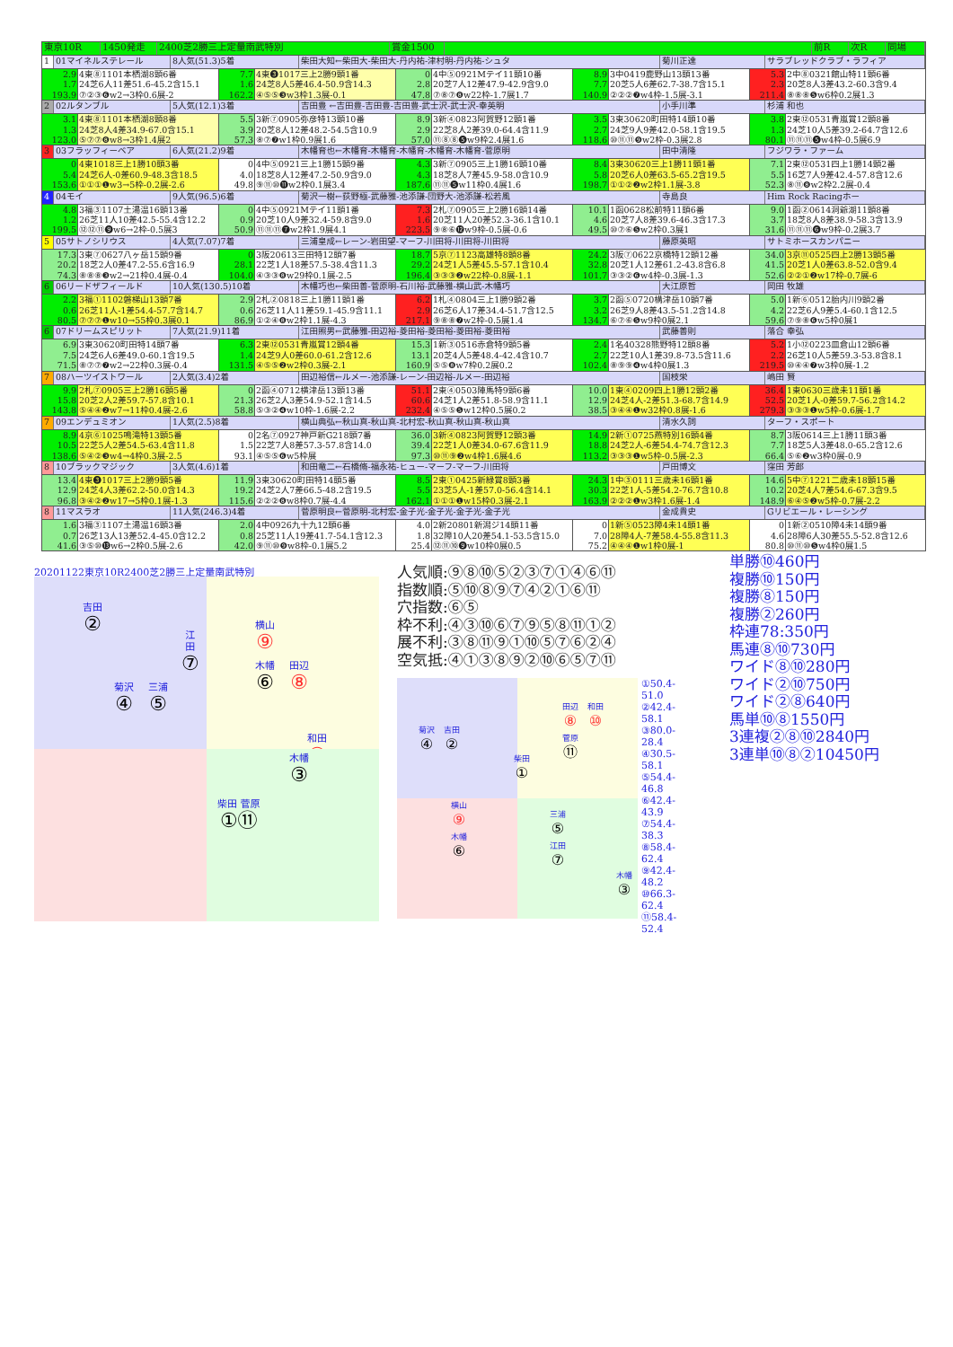| / 東京10R / 1450発走 / 2400芝2勝三上定量南武特別 / 賞金1500 / / 前R / 次R / 同場 / | | | | | | | | | |
| / 1 / 01マイネルステレール / 8人気(51.3)5着 / 柴田大知←柴田大-柴田大-丹内祐-津村明-丹内祐-シュタ / 菊川正達 / サラブレッドクラブ・ラフィア / | | | | | | | | | |
| 2.9 1.7 193.9 | 4東⑧1101本栖湖8頭6番 24芝6人11差51.6-45.2含15.1 ⑦②③❻w2→3枠0.6展-2 | 7.7 1.6 162.2 | 4東❸1017三上2勝9頭1番 24芝8人5差46.4-50.9含14.3 ④⑤⑤❸w3枠1.3展-0.1 | 0 2.8 47.8 | 4中⑤0921Mテイ11頭10番 20芝7人12差47.9-42.9含9.0 ⑦⑧⑦❽w22枠-1.7展1.7 | 8.9 7.7 140.9 | 3中0419鹿野山13頭13番 20芝5人6差62.7-38.7含15.1 ②②②❼w4枠-1.5展-3.1 | 5.3 2.3 211.4 | 2中⑧0321館山特11頭6番 20芝8人3差43.2-60.3含9.4 ⑧⑧⑧❺w6枠0.2展1.3 |
| / 2 / 02ルタンブル / 5人気(12.1)3着 / 吉田豊 ←吉田豊-吉田豊-吉田豊-武士沢-武士沢-幸英明 / 小手川準 / 杉浦 和也 / | | | | | | | | | |
| 3.1 1.3 123.0 | 4東⑧1101本栖湖8頭8番 24芝8人4差34.9-67.0含15.1 ⑤⑦⑦❽w8→3枠1.4展2 | 5.5 3.9 57.3 | 3新⑦0905弥彦特13頭10番 20芝8人12差48.2-54.5含10.9 ⑧⑦❼w1枠0.9展1.6 | 8.9 2.9 57.0 | 3新④0823阿賀野12頭1番 22芝8人2差39.0-64.4含11.9 ⑪⑧⑧❺w9枠2.4展1.6 | 3.5 2.7 118.6 | 3東30620町田特14頭10番 24芝9人9差42.0-58.1含19.5 ⑩⑪⑪❾w2枠-0.3展2.8 | 3.8 1.3 80.1 | 2東⑫0531青嵐賞12頭8番 24芝10人5差39.2-64.7含12.6 ⑪⑪⑪❺w4枠-0.5展6.9 |
| / 3 / 03フラッフィーベア / 6人気(21.2)9着 / 木幡育也←木幡育-木幡育-木幡育-木幡育-木幡育-菅原明 / 田中清隆 / フジワラ・ファーム / | | | | | | | | | |
| 0 5.4 153.6 | 4東1018三上1勝10頭3番 24芝6人-0差60.9-48.3含18.5 ①①①❶w3→5枠-0.2展-2.6 | 0 4.0 49.8 | 4中⑤0921三上1勝15頭9番 18芝8人12差47.2-50.9含9.0 ⑨⑪⑩⓫w2枠0.1展3.4 | 4.3 4.3 187.6 | 3新⑦0905三上1勝16頭10番 18芝8人7差45.9-58.0含10.9 ⑪⑪❺w11枠0.4展1.6 | 8.4 5.8 198.7 | 3東30620三上1勝11頭1番 20芝6人0差63.5-65.2含19.5 ①①②❷w2枠1.1展-3.8 | 7.1 5.5 52.3 | 2東⑫0531四上1勝14頭2番 16芝7人9差42.4-57.8含12.6 ⑧⑪❽w2枠2.2展-0.4 |
| / 4 / 04モイ / 9人気(96.5)6着 / 菊沢一樹←荻野極-武藤雅-池添謙-団野大-池添謙-松若風 / 寺島良 / Him Rock Racingホー / | | | | | | | | | |
| 4.8 1.2 199.5 | 3福③1107土湯温16頭13番 26芝11人10差42.5-55.4含12.2 ⑫⑫⑪❾w6→2枠-0.5展3 | 0 0.9 50.9 | 4中⑤0921Mテイ11頭1番 20芝10人9差32.4-59.8含9.0 ⑪⑪⑪❼w2枠1.9展4.1 | 7.3 1.6 223.5 | 2札⑦0905三上2勝16頭14番 20芝11人20差52.3-36.1含10.1 ⑨⑧⑥⓬w9枠-0.5展-0.6 | 10.1 4.6 49.5 | 1函0628松前特11頭6番 20芝7人8差39.6-46.3含17.3 ⑩⑦⑥❺w2枠0.3展1 | 9.0 3.7 31.6 | 1函②0614洞爺湖11頭8番 18芝8人8差38.9-58.3含13.9 ⑪⑪⑪❻w9枠-0.2展3.7 |
| / 5 / 05サトノシリウス / 4人気(7.07)7着 / 三浦皇成←レーン-岩田望-マーフ-川田将-川田将-川田将 / 藤原英昭 / サトミホースカンパニー / | | | | | | | | | |
| 17.3 20.2 74.3 | 3東⑦0627八ヶ岳15頭9番 18芝2人0差47.2-55.6含16.9 ⑧⑧⑧❸w2→21枠0.4展-0.4 | 0 28.1 104.0 | 3阪20613三田特12頭7番 22芝1人18差57.5-38.4含11.3 ④③③❽w29枠0.1展-2.5 | 18.7 29.2 196.4 | 5京⑦1123高雄特8頭8番 24芝1人5差45.5-57.1含10.4 ③③③❷w22枠-0.8展-1.1 | 24.2 32.8 101.7 | 3阪⑦0622京橋特12頭12番 20芝1人12差61.2-43.8含6.8 ③③②❻w4枠-0.3展-1.3 | 34.0 41.5 52.6 | 3京⑪0525四上2勝13頭5番 20芝1人0差63.8-52.0含9.4 ②②①❷w17枠-0.7展-6 |
| / 6 / 06リードザフィールド / 10人気(130.5)10着 / 木幡巧也←柴田善-菅原明-石川裕-武藤雅-横山武-木幡巧 / 大江原哲 / 岡田 牧雄 / | | | | | | | | | |
| 2.2 0.6 80.5 | 3福①1102磐梯山13頭7番 26芝11人-1差54.4-57.7含14.7 ⑦⑦⑦❶w10→55枠0.3展0.1 | 2.9 0.6 86.9 | 2札②0818三上1勝11頭1番 26芝11人11差59.1-45.9含11.1 ①②④❽w2枠1.1展-4.3 | 6.2 2.9 217.1 | 1札④0804三上1勝9頭2番 26芝6人17差34.4-51.7含12.5 ⑨⑧⑧❼w2枠-0.5展1.4 | 3.7 3.2 134.7 | 2函⑤0720構津岳10頭7番 26芝9人8差43.5-51.2含14.8 ⑥⑦⑥❺w9枠0展2.1 | 5.0 4.2 59.6 | 1新⑥0512胎内川9頭2番 22芝6人9差5.4-60.1含12.5 ⑦⑨⑧❻w5枠0展1 |
| / 6 / 07ドリームスピリット / 7人気(21.9)11着 / 江田照男←武藤雅-田辺裕-菱田裕-菱田裕-菱田裕-菱田裕 / 武藤善則 / 落合 幸弘 / | | | | | | | | | |
| 6.9 7.5 71.5 | 3東30620町田特14頭7番 24芝6人6差49.0-60.1含19.5 ⑧⑦⑦❼w2→22枠0.3展-0.4 | 6.3 1.4 131.5 | 2東⑫0531青嵐賞12頭4番 24芝9人0差60.0-61.2含12.6 ④⑤⑤❷w2枠0.3展-2.1 | 15.3 13.1 160.9 | 1新③0516赤倉特9頭5番 20芝4人5差48.4-42.4含10.7 ⑤⑤❽w7枠0.2展0.2 | 2.4 2.7 102.4 | 1名40328熊野特12頭8番 22芝10人1差39.8-73.5含11.6 ⑧⑨⑨❹w4枠0展1.3 | 5.2 2.2 219.5 | 1小⑫0223皿倉山12頭6番 26芝10人5差59.3-53.8含8.1 ⑩④④❼w3枠0展-1.2 |
| / 7 / 08ハーツイストワール / 2人気(3.4)2着 / 田辺裕信←ルメー-池添謙-レーン-田辺裕-ルメー-田辺裕 / 国枝栄 / 嶋田 賢 / | | | | | | | | | |
| 9.9 15.8 143.8 | 2札⑦0905三上2勝16頭5番 20芝2人2差59.7-57.8含10.1 ⑤④④❷w7→11枠0.4展-2.6 | 0 21.3 58.8 | 2函④0712横津岳13頭13番 26芝2人3差54.9-52.1含14.5 ⑤③②❹w10枠-1.6展-2.2 | 51.1 60.6 232.4 | 2東④0503陣馬特9頭6番 24芝1人2差51.8-58.9含11.1 ④⑤⑤❺w12枠0.5展0.2 | 10.0 12.9 38.5 | 1東④0209四上1勝12頭2番 24芝4人-2差51.3-68.7含14.9 ③④④❶w32枠0.8展-1.6 | 36.4 52.5 279.3 | 1東0630三歳未11頭1番 20芝1人-0差59.7-56.2含14.2 ③③③❶w5枠-0.6展-1.7 |
| / 7 / 09エンデュミオン / 1人気(2.5)8着 / 横山典弘←秋山真-秋山真-北村宏-秋山真-秋山真-秋山真 / 清水久詞 / ターフ・スポート / | | | | | | | | | |
| 8.9 10.5 138.6 | 4京⑥1025鳴滝特13頭5番 22芝5人2差54.5-63.4含11.8 ⑤④②❸w4→4枠0.3展-2.5 | 0 1.5 93.1 | 2名⑦0927神戸新G218頭7番 22芝7人8差57.3-57.8含14.0 ④⑤⑤❻w5枠展 | 36.0 39.4 97.3 | 3新④0823阿賀野12頭3番 22芝1人0差34.0-67.6含11.9 ⑩⑪⑨❷w4枠1.6展4.6 | 14.9 18.8 113.2 | 2新①0725燕特別16頭4番 24芝2人-6差54.4-74.7含12.3 ③③③❶w5枠-0.5展-2.3 | 8.7 7.7 66.4 | 3阪0614三上1勝11頭3番 18芝5人3差48.0-65.2含12.6 ⑤⑥❷w3枠0展-0.9 |
| / 8 / 10ブラックマジック / 3人気(4.6)1着 / 和田竜二←石橋脩-福永祐-ヒュー-マーフ-マーフ-川田将 / 戸田博文 / 窪田 芳郎 / | | | | | | | | | |
| 13.4 12.9 96.8 | 4東❸1017三上2勝9頭5番 24芝4人3差62.2-50.0含14.3 ③④②❷w17→5枠0.1展-1.3 | 11.9 19.2 115.6 | 3東30620町田特14頭5番 24芝2人7差66.5-48.2含19.5 ②②②❽w8枠0.7展-4.4 | 8.5 5.5 162.1 | 2東①0425新緑賞8頭3番 23芝5人-1差57.0-56.4含14.1 ①①①❶w15枠0.3展-2.1 | 24.3 30.3 163.9 | 1中③0111三歳未16頭1番 22芝1人-5差54.2-76.7含10.8 ②②②❶w3枠1.6展-1.4 | 14.6 10.2 148.9 | 5中⑦1221二歳未18頭15番 20芝4人7差54.6-67.3含9.5 ⑥④⑤❷w5枠-0.7展-2.2 |
| / 8 / 11マスラオ / 11人気(246.3)4着 / 菅原明良←菅原明-北村宏-金子光-金子光-金子光-金子光 / 金成貴史 / Gリビエール・レーシング / | | | | | | | | | |
| 1.6 0.7 41.6 | 3福③1107土湯温16頭3番 26芝13人13差52.4-45.0含12.2 ③⑤⑩⓭w6→2枠0.5展-2.6 | 2.0 0.8 42.0 | 4中0926九十九12頭6番 25芝11人19差41.7-54.1含12.3 ⑨⑪⑩❾w8枠-0.1展5.2 | 4.0 1.8 25.4 | 2新20801新潟ジ14頭11番 32障10人20差54.1-53.5含15.0 ⑫⑪⑩❾w10枠0展0.5 | 0 7.0 75.2 | 1新⑤0523障4未14頭1番 28障4人-7差58.4-55.8含11.3 ④④④❶w1枠0展-1 | 0 4.6 80.8 | 1新②0510障4未14頭9番 28障6人30差55.5-52.8含12.6 ⑩⑪⑩❺w4枠0展1.5 |
20201122東京10R2400芝2勝三上定量南武特別
吉田 ②
江田 ⑦
菊沢 ④ 三浦 ⑤
横山 ⑨
木幡 ⑥ 田辺 ⑧
和田 ⑩
木幡 ③
柴田 菅原 ①⑪
人気順:⑨⑧⑩⑤②③⑦①④⑥⑪
指数順:⑤⑩⑧⑨⑦④②①⑥⑪
穴指数:⑥⑤
枠不利:④③⑩⑥⑦⑨⑤⑧⑪①②
展不利:③⑧⑪⑨①⑩⑤⑦⑥②④
空気抵:④①③⑧⑨②⑩⑥⑤⑦⑪
菊沢 ④ 吉田 ②
田辺 ⑧ 和田 ⑩
菅原 ⑪
柴田 ①
横山 ⑨
木幡 ⑥
三浦 ⑤
江田 ⑦
木幡 ③
①50.4-51.0
②42.4-58.1
③80.0-28.4
④30.5-58.1
⑤54.4-46.8
⑥42.4-43.9
⑦54.4-38.3
⑧58.4-62.4
⑨42.4-48.2
⑩66.3-62.4
⑪58.4-52.4
単勝⑩460円
複勝⑩150円
複勝⑧150円
複勝②260円
枠連78:350円
馬連⑧⑩730円
ワイド⑧⑩280円
ワイド②⑩750円
ワイド②⑧640円
馬単⑩⑧1550円
3連複②⑧⑩2840円
3連単⑩⑧②10450円